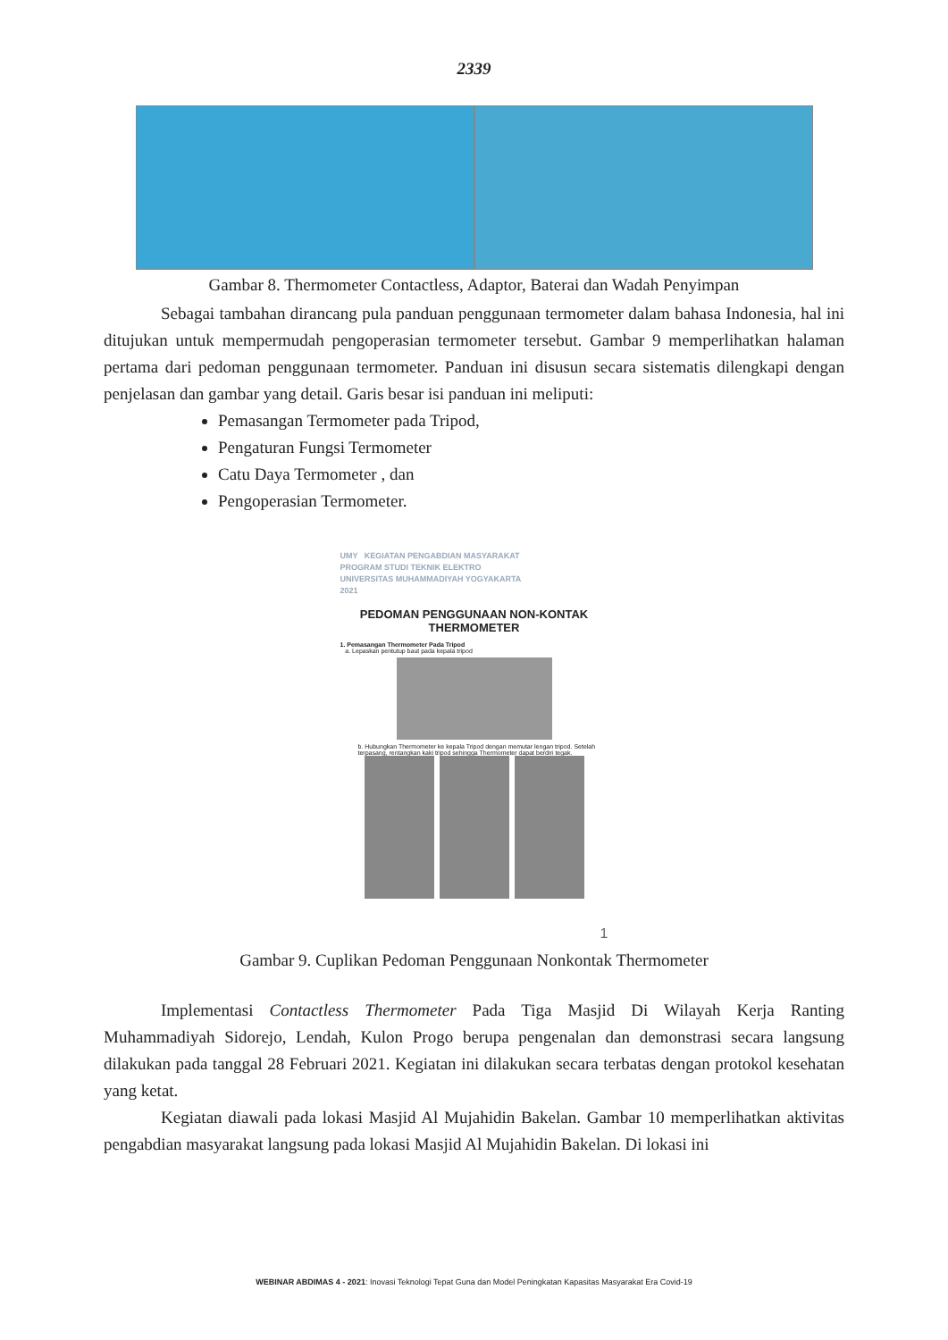2339
Gambar 8. Thermometer Contactless, Adaptor, Baterai dan Wadah Penyimpan
Sebagai tambahan dirancang pula panduan penggunaan termometer dalam bahasa Indonesia, hal ini ditujukan untuk mempermudah pengoperasian termometer tersebut. Gambar 9 memperlihatkan halaman pertama dari pedoman penggunaan termometer. Panduan ini disusun secara sistematis dilengkapi dengan penjelasan dan gambar yang detail. Garis besar isi panduan ini meliputi:
Pemasangan Termometer pada Tripod,
Pengaturan Fungsi Termometer
Catu Daya Termometer , dan
Pengoperasian Termometer.
UMY KEGIATAN PENGABDIAN MASYARAKAT
PROGRAM STUDI TEKNIK ELEKTRO
UNIVERSITAS MUHAMMADIYAH YOGYAKARTA
2021
PEDOMAN PENGGUNAAN NON-KONTAK
THERMOMETER
1. Pemasangan Thermometer Pada Tripod
a. Lepaskan pentutup baut pada kepala tripod
b. Hubungkan Thermometer ke kepala Tripod dengan memutar lengan tripod. Setelah terpasang, rentangkan kaki tripod sehingga Thermometer dapat berdiri tegak.
1
Gambar 9. Cuplikan Pedoman Penggunaan Nonkontak Thermometer
Implementasi Contactless Thermometer Pada Tiga Masjid Di Wilayah Kerja Ranting Muhammadiyah Sidorejo, Lendah, Kulon Progo berupa pengenalan dan demonstrasi secara langsung dilakukan pada tanggal 28 Februari 2021. Kegiatan ini dilakukan secara terbatas dengan protokol kesehatan yang ketat.
Kegiatan diawali pada lokasi Masjid Al Mujahidin Bakelan. Gambar 10 memperlihatkan aktivitas pengabdian masyarakat langsung pada lokasi Masjid Al Mujahidin Bakelan. Di lokasi ini
WEBINAR ABDIMAS 4 - 2021: Inovasi Teknologi Tepat Guna dan Model Peningkatan Kapasitas Masyarakat Era Covid-19